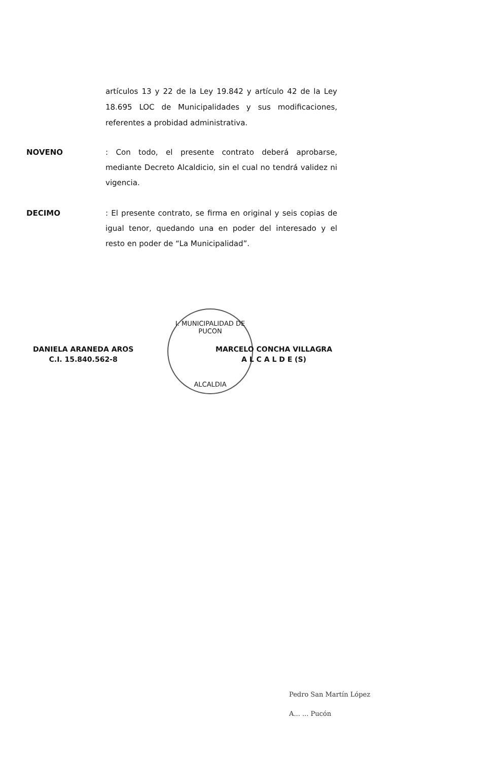artículos 13 y 22 de la Ley 19.842 y artículo 42 de la Ley 18.695 LOC de Municipalidades y sus modificaciones, referentes a probidad administrativa.
NOVENO : Con todo, el presente contrato deberá aprobarse, mediante Decreto Alcaldicio, sin el cual no tendrá validez ni vigencia.
DECIMO : El presente contrato, se firma en original y seis copias de igual tenor, quedando una en poder del interesado y el resto en poder de “La Municipalidad”.
DANIELA ARANEDA AROS
C.I. 15.840.562-8
I. MUNICIPALIDAD DE PUCON
ALCALDIA
MARCELO CONCHA VILLAGRA
A L C A L D E (S)
Pedro San Martín López
A... ... Pucón